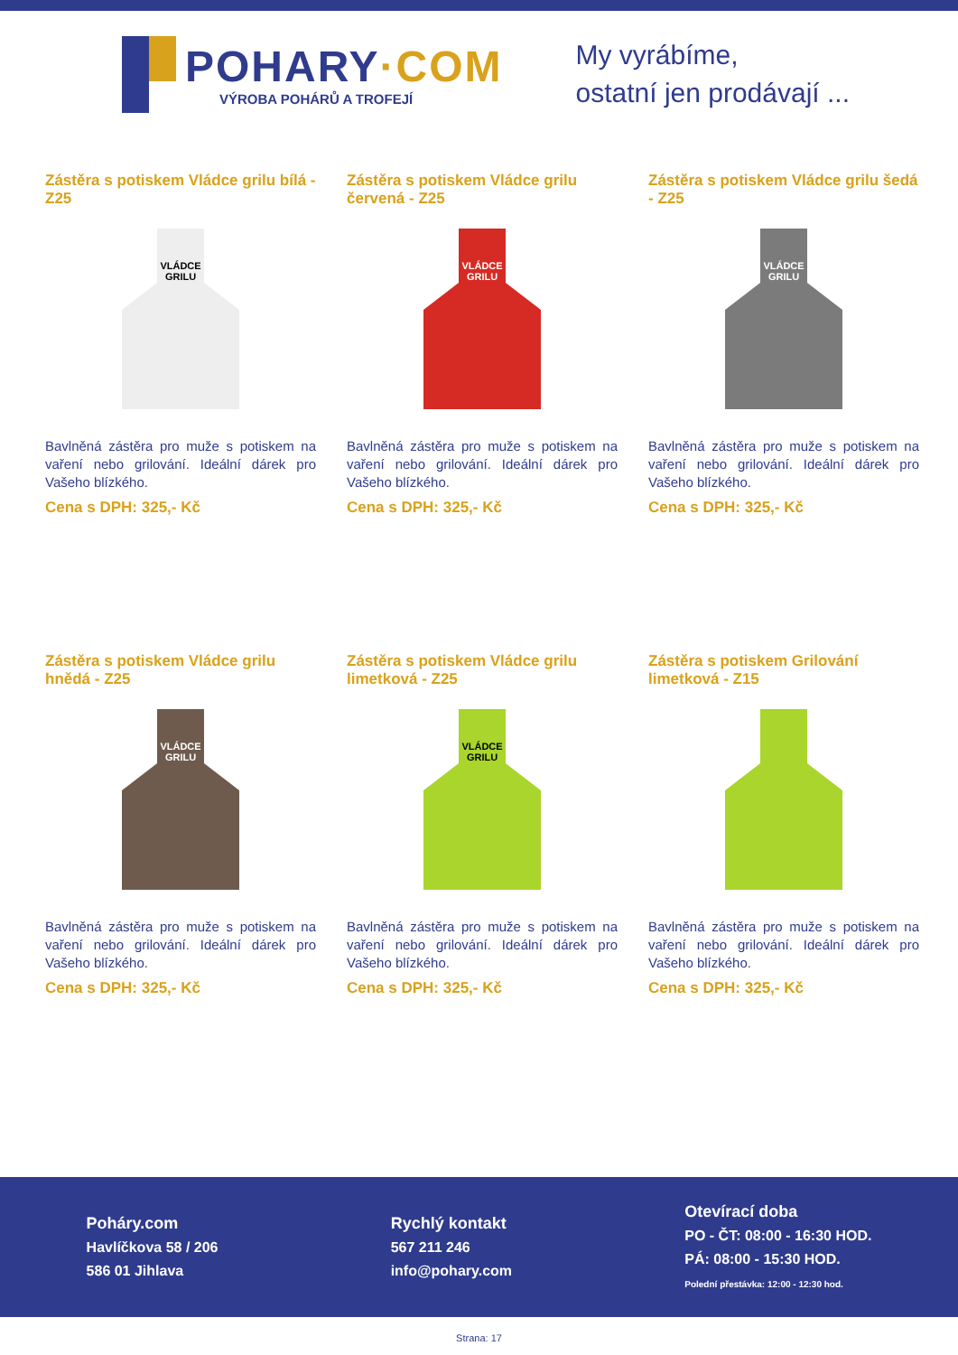POHARY·COM
VÝROBA POHÁRŮ A TROFEJÍ
My vyrábíme,
ostatní jen prodávají ...
Zástěra s potiskem Vládce grilu bílá - Z25
VLÁDCE
GRILU
Bavlněná zástěra pro muže s potiskem na vaření nebo grilování. Ideální dárek pro Vašeho blízkého.
Cena s DPH: 325,- Kč
Zástěra s potiskem Vládce grilu červená - Z25
VLÁDCE
GRILU
Bavlněná zástěra pro muže s potiskem na vaření nebo grilování. Ideální dárek pro Vašeho blízkého.
Cena s DPH: 325,- Kč
Zástěra s potiskem Vládce grilu šedá - Z25
VLÁDCE
GRILU
Bavlněná zástěra pro muže s potiskem na vaření nebo grilování. Ideální dárek pro Vašeho blízkého.
Cena s DPH: 325,- Kč
Zástěra s potiskem Vládce grilu hnědá - Z25
VLÁDCE
GRILU
Bavlněná zástěra pro muže s potiskem na vaření nebo grilování. Ideální dárek pro Vašeho blízkého.
Cena s DPH: 325,- Kč
Zástěra s potiskem Vládce grilu limetková - Z25
VLÁDCE
GRILU
Bavlněná zástěra pro muže s potiskem na vaření nebo grilování. Ideální dárek pro Vašeho blízkého.
Cena s DPH: 325,- Kč
Zástěra s potiskem Grilování limetková - Z15
Bavlněná zástěra pro muže s potiskem na vaření nebo grilování. Ideální dárek pro Vašeho blízkého.
Cena s DPH: 325,- Kč
Poháry.com
Havlíčkova 58 / 206
586 01 Jihlava
Rychlý kontakt
567 211 246
info@pohary.com
Otevírací doba
PO - ČT: 08:00 - 16:30 HOD.
PÁ: 08:00 - 15:30 HOD.
Polední přestávka: 12:00 - 12:30 hod.
Strana: 17